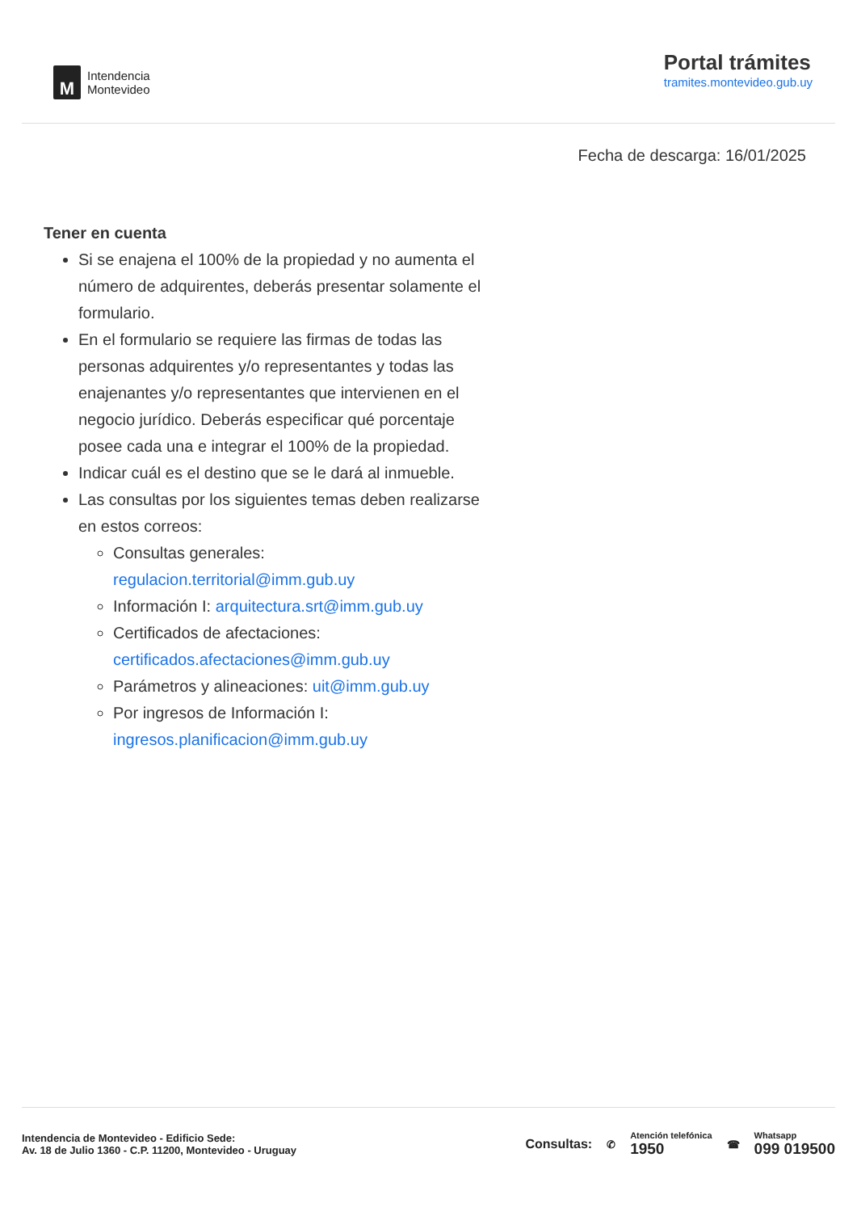M
Intendencia
Montevideo
Portal trámites
tramites.montevideo.gub.uy
Fecha de descarga: 16/01/2025
Tener en cuenta
Si se enajena el 100% de la propiedad y no aumenta el número de adquirentes, deberás presentar solamente el formulario.
En el formulario se requiere las firmas de todas las personas adquirentes y/o representantes y todas las enajenantes y/o representantes que intervienen en el negocio jurídico. Deberás especificar qué porcentaje posee cada una e integrar el 100% de la propiedad.
Indicar cuál es el destino que se le dará al inmueble.
Las consultas por los siguientes temas deben realizarse en estos correos:
Consultas generales: regulacion.territorial@imm.gub.uy
Información I: arquitectura.srt@imm.gub.uy
Certificados de afectaciones: certificados.afectaciones@imm.gub.uy
Parámetros y alineaciones: uit@imm.gub.uy
Por ingresos de Información I: ingresos.planificacion@imm.gub.uy
Intendencia de Montevideo - Edificio Sede:
Av. 18 de Julio 1360 - C.P. 11200, Montevideo - Uruguay
Consultas: ✆
Atención telefónica
1950
☎
Whatsapp
099 019500